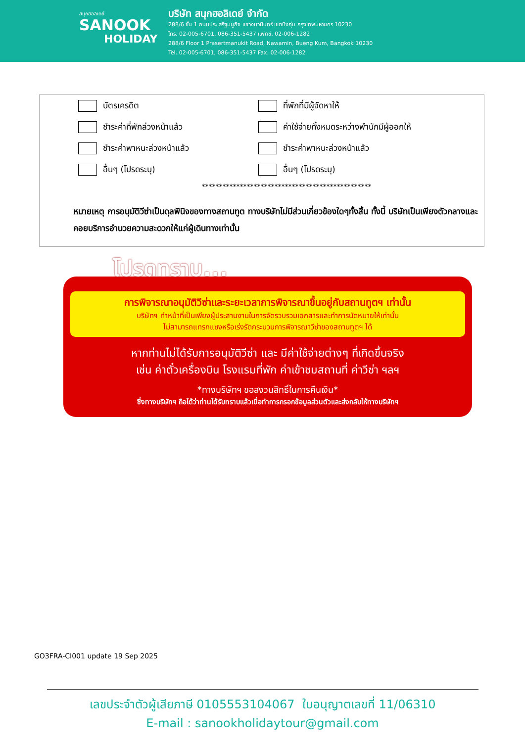สนุกฮอลิเดย์
SANOOK
HOLIDAY
บริษัท สนุกฮอลิเดย์ จำกัด
288/6 ชั้น 1 ถนนประเสริฐมนูกิจ แขวงนวมินทร์ เขตบึงกุ่ม กรุงเทพมหานคร 10230
โทร. 02-005-6701, 086-351-5437 แฟกซ์. 02-006-1282
288/6 Floor 1 Prasertmanukit Road, Nawamin, Bueng Kum, Bangkok 10230
Tel. 02-005-6701, 086-351-5437 Fax. 02-006-1282
บัตรเครดิต ที่พักที่มีผู้จัดหาให้
ชำระค่าที่พักล่วงหน้าแล้ว ค่าใช้จ่ายทั้งหมดระหว่างพำนักมีผู้ออกให้
ชำระค่าพาหนะล่วงหน้าแล้ว ชำระค่าพาหนะล่วงหน้าแล้ว
อื่นๆ (โปรดระบุ) อื่นๆ (โปรดระบุ)
*************************************************
หมายเหตุ การอนุมัติวีซ่าเป็นดุลพินิจของทางสถานทูต ทางบริษัทไม่มีส่วนเกี่ยวข้องใดๆทั้งสิ้น ทั้งนี้ บริษัทเป็นเพียงตัวกลางและคอยบริการอำนวยความสะดวกให้แก่ผู้เดินทางเท่านั้น
โปรดทราบ...
การพิจารณาอนุมัติวีซ่าและระยะเวลาการพิจารณาขึ้นอยู่กับสถานทูตฯ เท่านั้น
บริษัทฯ ทำหน้าที่เป็นเพียงผู้ประสานงานในการจัดรวบรวมเอกสารและทำการนัดหมายให้เท่านั้น
ไม่สามารถแทรกแซงหรือเร่งรัดกระบวนการพิจารณาวีซ่าของสถานทูตฯ ได้
หากท่านไม่ได้รับการอนุมัติวีซ่า และ มีค่าใช้จ่ายต่างๆ ที่เกิดขึ้นจริง
เช่น ค่าตั๋วเครื่องบิน โรงแรมที่พัก ค่าเข้าชมสถานที่ ค่าวีซ่า ฯลฯ
*ทางบริษัทฯ ขอสงวนสิทธิ์ในการคืนเงิน*
ซึ่งทางบริษัทฯ ถือได้ว่าท่านได้รับทราบแล้วเมื่อทำการกรอกข้อมูลส่วนตัวและส่งกลับให้ทางบริษัทฯ
GO3FRA-CI001 update 19 Sep 2025
เลขประจำตัวผู้เสียภาษี 0105553104067 ใบอนุญาตเลขที่ 11/06310
E-mail : sanookholidaytour@gmail.com